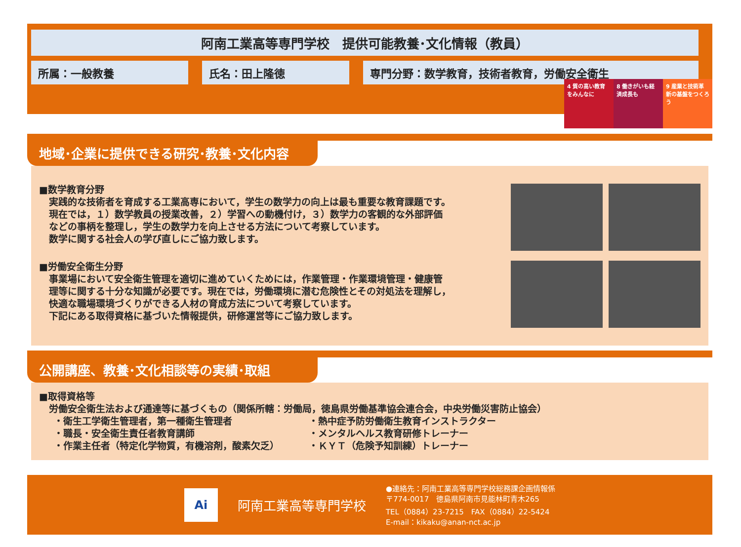阿南工業高等専門学校　提供可能教養･文化情報（教員）
所属：一般教養 氏名：田上隆徳 専門分野：数学教育，技術者教育，労働安全衛生
4 質の高い教育をみんなに
8 働きがいも経済成長も
9 産業と技術革新の基盤をつくろう
地域･企業に提供できる研究･教養･文化内容
■数学教育分野
実践的な技術者を育成する工業高専において，学生の数学力の向上は最も重要な教育課題です。
現在では，１）数学教員の授業改善，２）学習への動機付け，３）数学力の客観的な外部評価
などの事柄を整理し，学生の数学力を向上させる方法について考察しています。
数学に関する社会人の学び直しにご協力致します。
■労働安全衛生分野
事業場において安全衛生管理を適切に進めていくためには，作業管理・作業環境管理・健康管
理等に関する十分な知識が必要です。現在では，労働環境に潜む危険性とその対処法を理解し，
快適な職場環境づくりができる人材の育成方法について考察しています。
下記にある取得資格に基づいた情報提供，研修運営等にご協力致します。
公開講座、教養･文化相談等の実績･取組
■取得資格等
労働安全衛生法および通達等に基づくもの（関係所轄：労働局，徳島県労働基準協会連合会，中央労働災害防止協会）
・衛生工学衛生管理者，第一種衛生管理者
・職長・安全衛生責任者教育講師
・作業主任者（特定化学物質，有機溶剤，酸素欠乏）
・熱中症予防労働衛生教育インストラクター
・メンタルヘルス教育研修トレーナー
・ＫＹＴ（危険予知訓練）トレーナー
Ai
阿南工業高等専門学校
●連絡先：阿南工業高等専門学校総務課企画情報係
〒774-0017　徳島県阿南市見能林町青木265
TEL（0884）23-7215　FAX（0884）22-5424
E-mail：kikaku@anan-nct.ac.jp